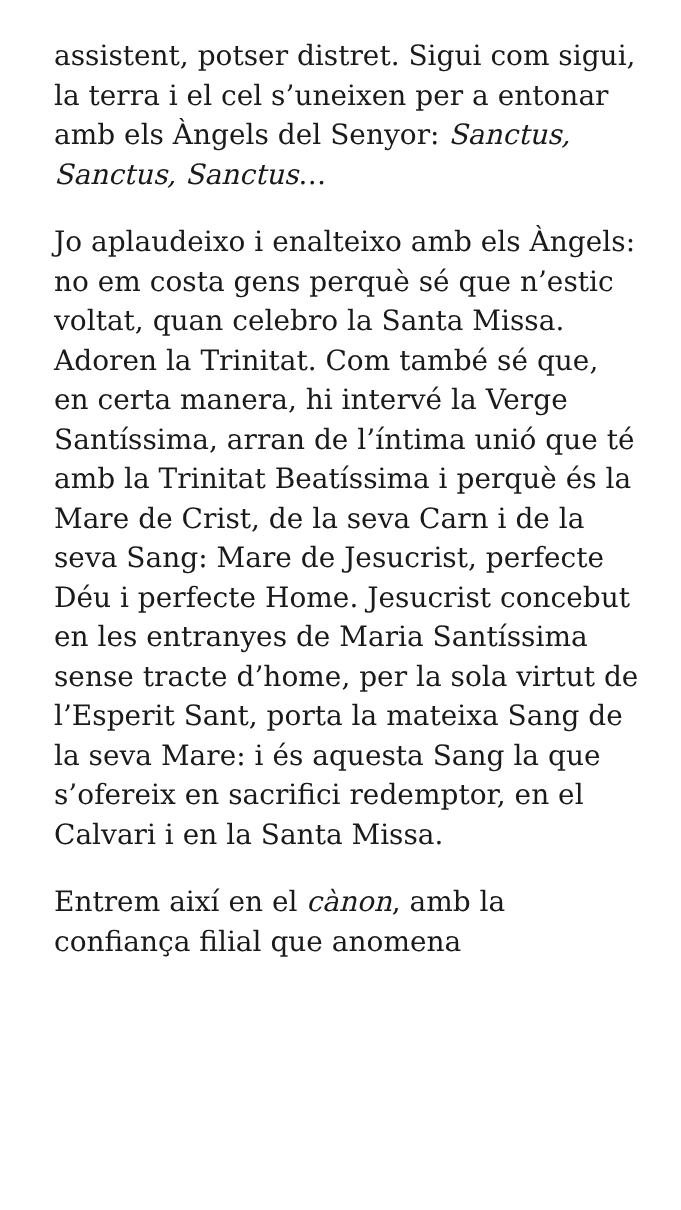assistent, potser distret. Sigui com sigui, la terra i el cel s’uneixen per a entonar amb els Àngels del Senyor: Sanctus, Sanctus, Sanctus…
Jo aplaudeixo i enalteixo amb els Àngels: no em costa gens perquè sé que n’estic voltat, quan celebro la Santa Missa. Adoren la Trinitat. Com també sé que, en certa manera, hi intervé la Verge Santíssima, arran de l’íntima unió que té amb la Trinitat Beatíssima i perquè és la Mare de Crist, de la seva Carn i de la seva Sang: Mare de Jesucrist, perfecte Déu i perfecte Home. Jesucrist concebut en les entranyes de Maria Santíssima sense tracte d’home, per la sola virtut de l’Esperit Sant, porta la mateixa Sang de la seva Mare: i és aquesta Sang la que s’ofereix en sacrifici redemptor, en el Calvari i en la Santa Missa.
Entrem així en el cànon, amb la confiança filial que anomena